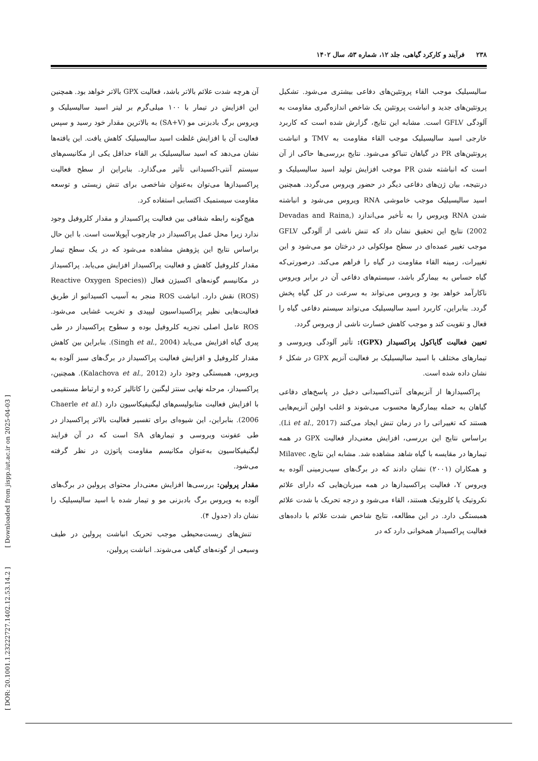۲۳۸ فرآیند و کارکرد گیاهی، جلد ۱۲، شماره ۵۳، سال ۱۴۰۲
سالیسیلیک موجب القاء پروتئین‌های دفاعی بیشتری می‌شود. تشکیل پروتئین‌های جدید و انباشت پروتئین یک شاخص اندازه‌گیری مقاومت به آلودگی GFLV است. مشابه این نتایج، گزارش شده است که کاربرد خارجی اسید سالیسیلیک موجب القاء مقاومت به TMV و انباشت پروتئین‌های PR در گیاهان تنباکو می‌شود. نتایج بررسی‌ها حاکی از آن است که انباشته شدن PR موجب افزایش تولید اسید سالیسیلیک و درنتیجه، بیان ژن‌های دفاعی دیگر در حضور ویروس می‌گردد. همچنین اسید سالیسیلیک موجب خاموشی RNA ویروس می‌شود و انباشته شدن RNA ویروس را به تأخیر می‌اندازد (Devadas and Raina, 2002) نتایج این تحقیق نشان داد که تنش ناشی از آلودگی GFLV موجب تغییر عمده‌ای در سطح مولکولی در درختان مو می‌شود و این تغییرات، زمینه القاء مقاومت در گیاه را فراهم می‌کند. درصورتی‌که گیاه حساس به بیمارگر باشد، سیستم‌های دفاعی آن در برابر ویروس ناکارآمد خواهد بود و ویروس می‌تواند به سرعت در کل گیاه پخش گردد. بنابراین، کاربرد اسید سالیسیلیک می‌تواند سیستم دفاعی گیاه را فعال و تقویت کند و موجب کاهش خسارت ناشی از ویروس گردد.
تعیین فعالیت گایاکول پراکسیداز (GPX): تأثیر آلودگی ویروسی و تیمارهای مختلف با اسید سالیسیلیک بر فعالیت آنزیم GPX در شکل ۶ نشان داده شده است.
پراکسیدازها از آنزیم‌های آنتی‌اکسیدانی دخیل در پاسخ‌های دفاعی گیاهان به حمله بیمارگرها محسوب می‌شوند و اغلب اولین آنزیم‌هایی هستند که تغییراتی را در زمان تنش ایجاد می‌کنند (Li et al., 2017). براساس نتایج این بررسی، افزایش معنی‌دار فعالیت GPX در همه تیمارها در مقایسه با گیاه شاهد مشاهده شد. مشابه این نتایج، Milavec و همکاران (۲۰۰۱) نشان دادند که در برگ‌های سیب‌زمینی آلوده به ویروس Y، فعالیت پراکسیدازها در همه میزبان‌هایی که دارای علائم نکروتیک یا کلروتیک هستند، القاء می‌شود و درجه تحریک با شدت علائم همبستگی دارد. در این مطالعه، نتایج شاخص شدت علائم با داده‌های فعالیت پراکسیداز همخوانی دارد که در
آن هرچه شدت علائم بالاتر باشد، فعالیت GPX بالاتر خواهد بود. همچنین این افزایش در تیمار با ۱۰۰ میلی‌گرم بر لیتر اسید سالیسیلیک و ویروس برگ بادبزنی مو (SA+V) به بالاترین مقدار خود رسید و سپس فعالیت آن با افزایش غلظت اسید سالیسیلیک کاهش یافت. این یافته‌ها نشان می‌دهد که اسید سالیسیلیک بر القاء حداقل یکی از مکانیسم‌های سیستم آنتی-اکسیدانی تأثیر می‌گذارد. بنابراین از سطح فعالیت پراکسیدازها می‌توان به‌عنوان شاخصی برای تنش زیستی و توسعه مقاومت سیستمیک اکتسابی استفاده کرد.
هیچ‌گونه رابطه شفافی بین فعالیت پراکسیداز و مقدار کلروفیل وجود ندارد زیرا محل عمل پراکسیداز در چارچوب آپوپلاست است. با این حال براساس نتایج این پژوهش مشاهده می‌شود که در یک سطح تیمار مقدار کلروفیل کاهش و فعالیت پراکسیداز افزایش می‌یابد. پراکسیداز در مکانیسم گونه‌های اکسیژن فعال ((Reactive Oxygen Species (ROS) نقش دارد. انباشت ROS منجر به آسیب اکسیداتیو از طریق فعالیت‌هایی نظیر پراکسیداسیون لیپیدی و تخریب غشایی می‌شود. ROS عامل اصلی تجزیه کلروفیل بوده و سطوح پراکسیداز در طی پیری گیاه افزایش می‌یابد (Singh et al., 2004). بنابراین بین کاهش مقدار کلروفیل و افزایش فعالیت پراکسیداز در برگ‌های سبز آلوده به ویروس، همبستگی وجود دارد (Kalachova et al., 2012). همچنین، پراکسیداز، مرحله نهایی سنتز لیگنین را کاتالیز کرده و ارتباط مستقیمی با افزایش فعالیت متابولیسم‌های لیگنیفیکاسیون دارد (Chaerle et al. 2006). بنابراین، این شیوه‌ای برای تفسیر فعالیت بالاتر پراکسیداز در طی عفونت ویروسی و تیمارهای SA است که در آن فرایند لیگنیفیکاسیون به‌عنوان مکانیسم مقاومت پاتوژن در نظر گرفته می‌شود.
مقدار پرولین: بررسی‌ها افزایش معنی‌دار محتوای پرولین در برگ‌های آلوده به ویروس برگ بادبزنی مو و تیمار شده با اسید سالیسیلیک را نشان داد (جدول ۴).
تنش‌های زیست‌محیطی موجب تحریک انباشت پرولین در طیف وسیعی از گونه‌های گیاهی می‌شوند. انباشت پرولین،
[ DOR: 20.1001.1.23222727.1402.12.53.14.2 ] [ Downloaded from jispp.iut.ac.ir on 2025-04-03 ]